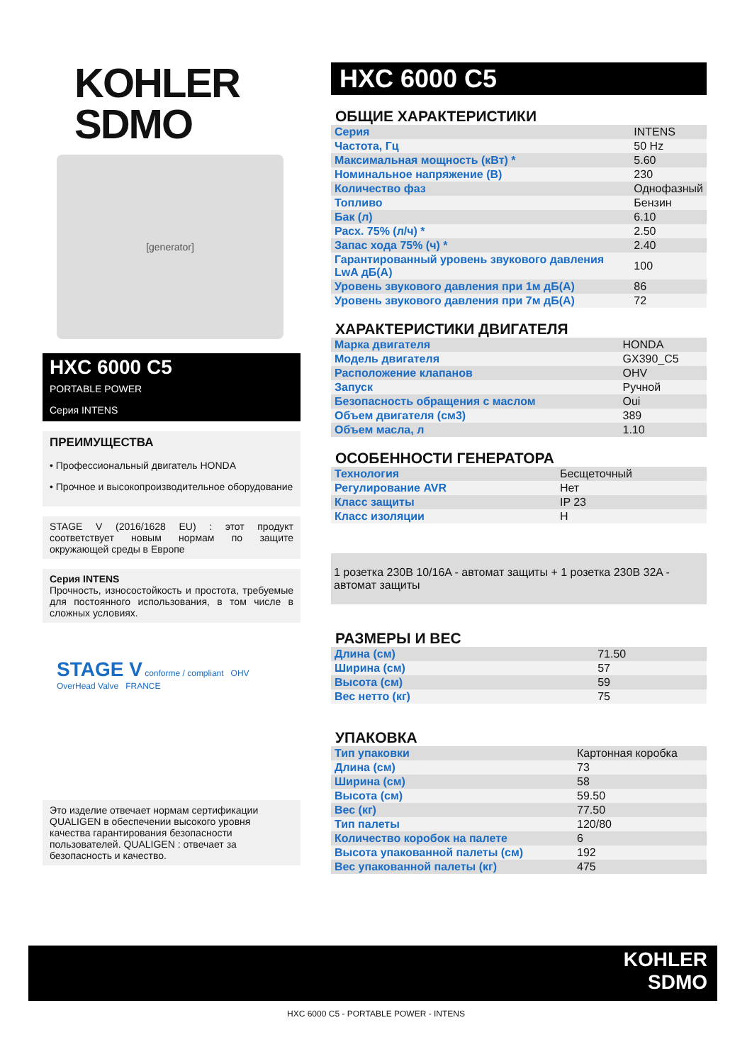KOHLER
SDMO
[generator]
HXC 6000 C5
PORTABLE POWER
Серия INTENS
ПРЕИМУЩЕСТВА
• Профессиональный двигатель HONDA
• Прочное и высокопроизводительное оборудование
STAGE V (2016/1628 EU) : этот продукт соответствует новым нормам по защите окружающей среды в Европе
Серия INTENS
Прочность, износостойкость и простота, требуемые для постоянного использования, в том числе в сложных условиях.
STAGE V conforme / compliant OHV OverHead Valve FRANCE
Это изделие отвечает нормам сертификации QUALIGEN в обеспечении высокого уровня качества гарантирования безопасности пользователей. QUALIGEN : отвечает за безопасность и качество.
HXC 6000 C5
ОБЩИЕ ХАРАКТЕРИСТИКИ
| Серия | INTENS |
| Частота, Гц | 50 Hz |
| Максимальная мощность (кВт) * | 5.60 |
| Номинальное напряжение (В) | 230 |
| Количество фаз | Однофазный |
| Топливо | Бензин |
| Бак (л) | 6.10 |
| Расх. 75% (л/ч) * | 2.50 |
| Запас хода 75% (ч) * | 2.40 |
| Гарантированный уровень звукового давления LwA дБ(А) | 100 |
| Уровень звукового давления при 1м дБ(А) | 86 |
| Уровень звукового давления при 7м дБ(А) | 72 |
ХАРАКТЕРИСТИКИ ДВИГАТЕЛЯ
| Марка двигателя | HONDA |
| Модель двигателя | GX390_C5 |
| Расположение клапанов | OHV |
| Запуск | Ручной |
| Безопасность обращения с маслом | Oui |
| Объем двигателя (см3) | 389 |
| Объем масла, л | 1.10 |
ОСОБЕННОСТИ ГЕНЕРАТОРА
| Технология | Бесщеточный |
| Регулирование AVR | Нет |
| Класс защиты | IP 23 |
| Класс изоляции | H |
1 розетка 230В 10/16A - автомат защиты + 1 розетка 230В 32A - автомат защиты
РАЗМЕРЫ И ВЕС
| Длина (см) | 71.50 |
| Ширина (см) | 57 |
| Высота (см) | 59 |
| Вес нетто (кг) | 75 |
УПАКОВКА
| Тип упаковки | Картонная коробка |
| Длина (см) | 73 |
| Ширина (см) | 58 |
| Высота (см) | 59.50 |
| Вес (кг) | 77.50 |
| Тип палеты | 120/80 |
| Количество коробок на палете | 6 |
| Высота упакованной палеты (см) | 192 |
| Вес упакованной палеты (кг) | 475 |
KOHLER
SDMO
HXC 6000 C5 - PORTABLE POWER - INTENS